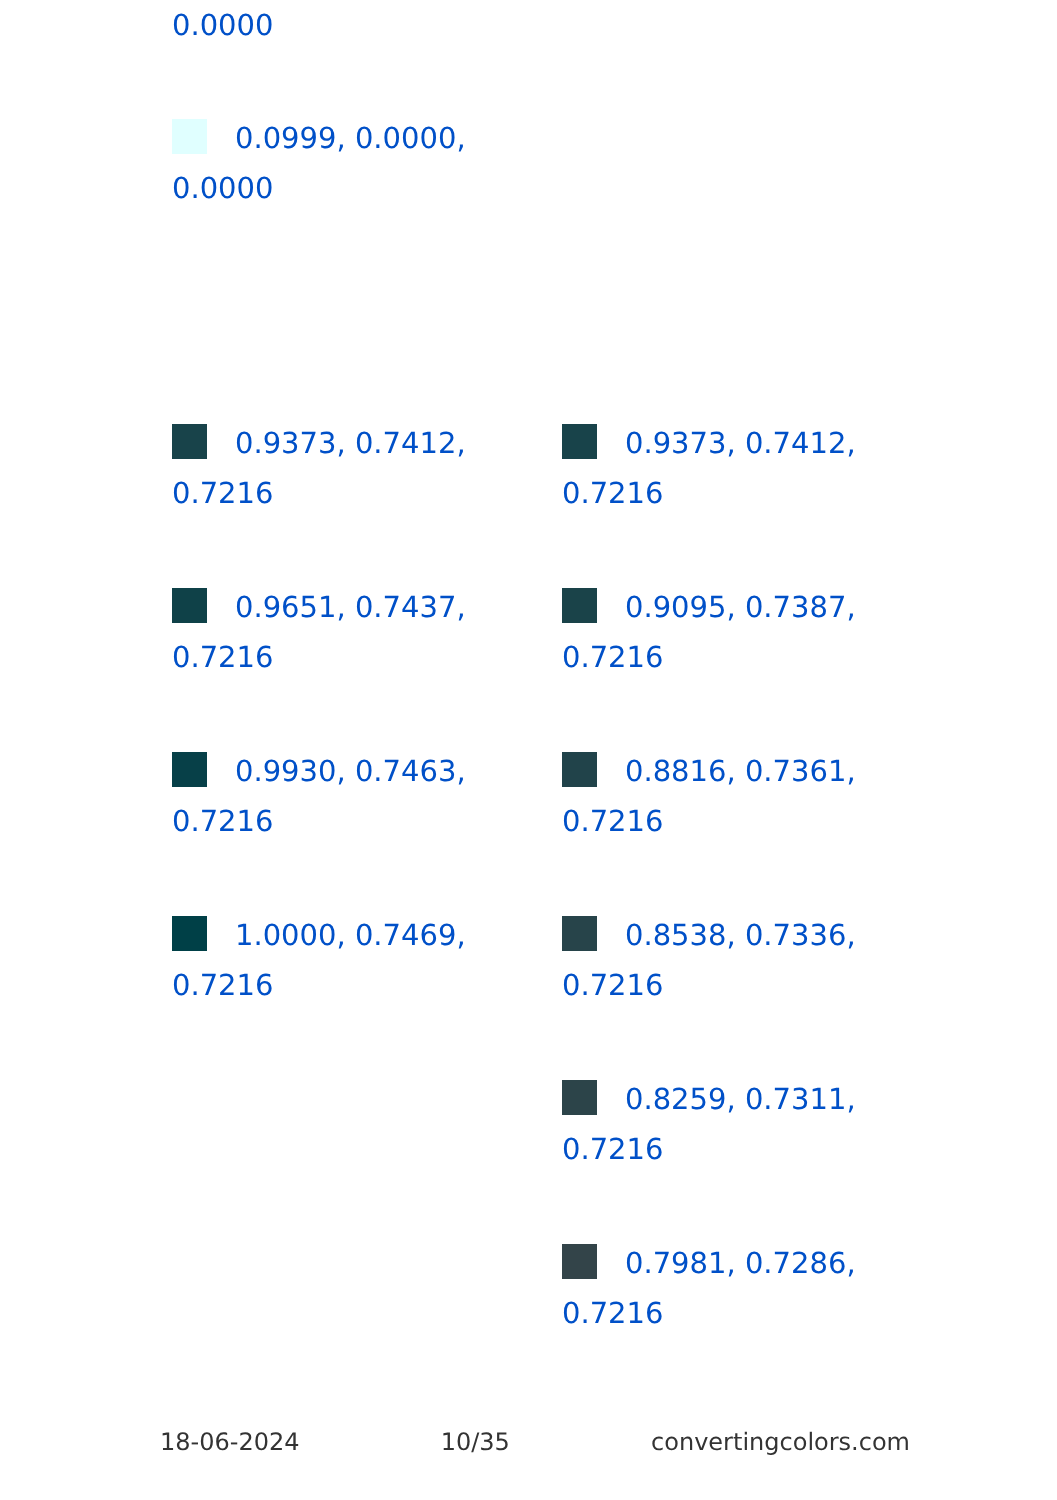0.0000
0.0999, 0.0000, 0.0000
0.9373, 0.7412, 0.7216
0.9651, 0.7437, 0.7216
0.9930, 0.7463, 0.7216
1.0000, 0.7469, 0.7216
0.9373, 0.7412, 0.7216
0.9095, 0.7387, 0.7216
0.8816, 0.7361, 0.7216
0.8538, 0.7336, 0.7216
0.8259, 0.7311, 0.7216
0.7981, 0.7286, 0.7216
18-06-2024 10/35 convertingcolors.com